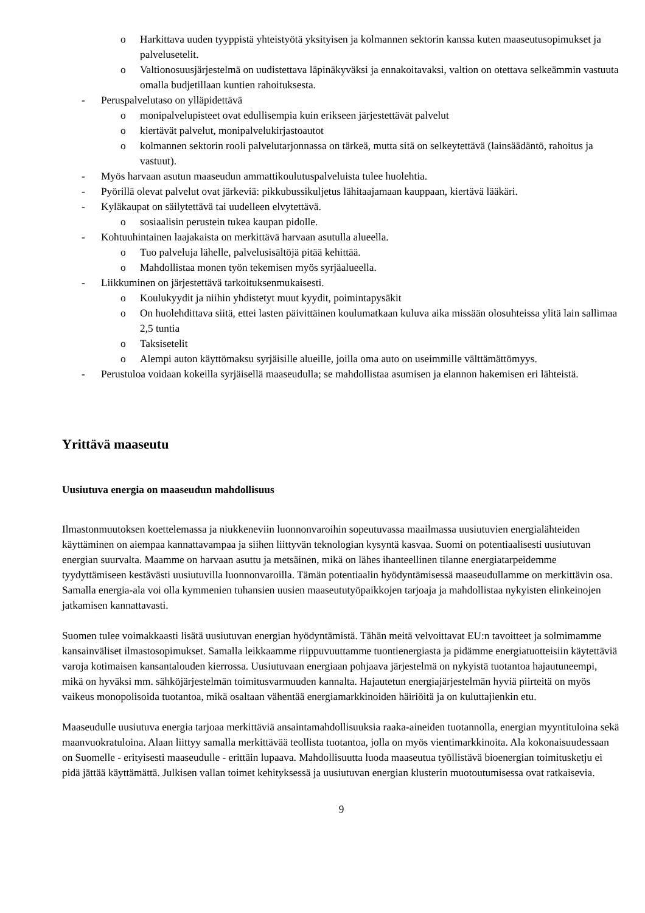o Harkittava uuden tyyppistä yhteistyötä yksityisen ja kolmannen sektorin kanssa kuten maaseutusopimukset ja palvelusetelit.
o Valtionosuusjärjestelmä on uudistettava läpinäkyväksi ja ennakoitavaksi, valtion on otettava selkeämmin vastuuta omalla budjetillaan kuntien rahoituksesta.
- Peruspalvelutaso on ylläpidettävä
o monipalvelupisteet ovat edullisempia kuin erikseen järjestettävät palvelut
o kiertävät palvelut, monipalvelukirjastoautot
o kolmannen sektorin rooli palvelutarjonnassa on tärkeä, mutta sitä on selkeytettävä (lainsäädäntö, rahoitus ja vastuut).
- Myös harvaan asutun maaseudun ammattikoulutuspalveluista tulee huolehtia.
- Pyörillä olevat palvelut ovat järkeviä: pikkubussikuljetus lähitaajamaan kauppaan, kiertävä lääkäri.
- Kyläkaupat on säilytettävä tai uudelleen elvytettävä.
o sosiaalisin perustein tukea kaupan pidolle.
- Kohtuuhintainen laajakaista on merkittävä harvaan asutulla alueella.
o Tuo palveluja lähelle, palvelusisältöjä pitää kehittää.
o Mahdollistaa monen työn tekemisen myös syrjäalueella.
- Liikkuminen on järjestettävä tarkoituksenmukaisesti.
o Koulukyydit ja niihin yhdistetyt muut kyydit, poimintapysäkit
o On huolehdittava siitä, ettei lasten päivittäinen koulumatkaan kuluva aika missään olosuhteissa ylitä lain sallimaa 2,5 tuntia
o Taksisetelit
o Alempi auton käyttömaksu syrjäisille alueille, joilla oma auto on useimmille välttämättömyys.
- Perustuloa voidaan kokeilla syrjäisellä maaseudulla; se mahdollistaa asumisen ja elannon hakemisen eri lähteistä.
Yrittävä maaseutu
Uusiutuva energia on maaseudun mahdollisuus
Ilmastonmuutoksen koettelemassa ja niukkeneviin luonnonvaroihin sopeutuvassa maailmassa uusiutuvien energialähteiden käyttäminen on aiempaa kannattavampaa ja siihen liittyvän teknologian kysyntä kasvaa. Suomi on potentiaalisesti uusiutuvan energian suurvalta. Maamme on harvaan asuttu ja metsäinen, mikä on lähes ihanteellinen tilanne energiatarpeidemme tyydyttämiseen kestävästi uusiutuvilla luonnonvaroilla. Tämän potentiaalin hyödyntämisessä maaseudullamme on merkittävin osa. Samalla energia-ala voi olla kymmenien tuhansien uusien maaseututyöpaikkojen tarjoaja ja mahdollistaa nykyisten elinkeinojen jatkamisen kannattavasti.
Suomen tulee voimakkaasti lisätä uusiutuvan energian hyödyntämistä. Tähän meitä velvoittavat EU:n tavoitteet ja solmimamme kansainväliset ilmastosopimukset. Samalla leikkaamme riippuvuuttamme tuontienergiasta ja pidämme energiatuotteisiin käytettäviä varoja kotimaisen kansantalouden kierrossa. Uusiutuvaan energiaan pohjaava järjestelmä on nykyistä tuotantoa hajautuneempi, mikä on hyväksi mm. sähköjärjestelmän toimitusvarmuuden kannalta. Hajautetun energiajärjestelmän hyviä piirteitä on myös vaikeus monopolisoida tuotantoa, mikä osaltaan vähentää energiamarkkinoiden häiriöitä ja on kuluttajienkin etu.
Maaseudulle uusiutuva energia tarjoaa merkittäviä ansaintamahdollisuuksia raaka-aineiden tuotannolla, energian myyntituloina sekä maanvuokratuloina. Alaan liittyy samalla merkittävää teollista tuotantoa, jolla on myös vientimarkkinoita. Ala kokonaisuudessaan on Suomelle - erityisesti maaseudulle - erittäin lupaava. Mahdollisuutta luoda maaseutua työllistävä bioenergian toimitusketju ei pidä jättää käyttämättä. Julkisen vallan toimet kehityksessä ja uusiutuvan energian klusterin muotoutumisessa ovat ratkaisevia.
9